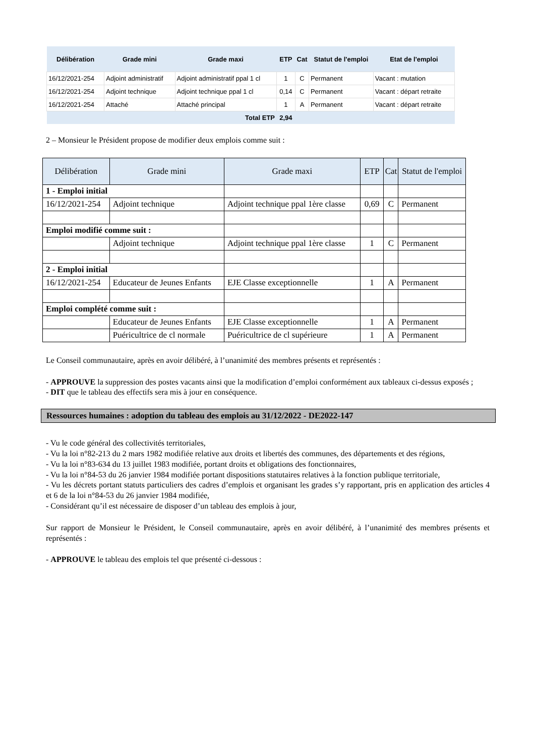| Délibération | Grade mini | Grade maxi | ETP | Cat | Statut de l'emploi | Etat de l'emploi |
| --- | --- | --- | --- | --- | --- | --- |
| 16/12/2021-254 | Adjoint administratif | Adjoint administratif ppal 1 cl | 1 | C | Permanent | Vacant : mutation |
| 16/12/2021-254 | Adjoint technique | Adjoint technique ppal 1 cl | 0,14 | C | Permanent | Vacant : départ retraite |
| 16/12/2021-254 | Attaché | Attaché principal | 1 | A | Permanent | Vacant : départ retraite |
| Total ETP | | | 2,94 | | | |
2 – Monsieur le Président propose de modifier deux emplois comme suit :
| Délibération | Grade mini | Grade maxi | ETP | Cat | Statut de l'emploi |
| --- | --- | --- | --- | --- | --- |
| 1 - Emploi initial | | | | | |
| 16/12/2021-254 | Adjoint technique | Adjoint technique ppal 1ère classe | 0,69 | C | Permanent |
| Emploi modifié comme suit : | | | | | |
| | Adjoint technique | Adjoint technique ppal 1ère classe | 1 | C | Permanent |
| 2 - Emploi initial | | | | | |
| 16/12/2021-254 | Educateur de Jeunes Enfants | EJE Classe exceptionnelle | 1 | A | Permanent |
| Emploi complété comme suit : | | | | | |
| | Educateur de Jeunes Enfants | EJE Classe exceptionnelle | 1 | A | Permanent |
| | Puéricultrice de cl normale | Puéricultrice de cl supérieure | 1 | A | Permanent |
Le Conseil communautaire, après en avoir délibéré, à l’unanimité des membres présents et représentés :
- APPROUVE la suppression des postes vacants ainsi que la modification d’emploi conformément aux tableaux ci-dessus exposés ;
- DIT que le tableau des effectifs sera mis à jour en conséquence.
Ressources humaines : adoption du tableau des emplois au 31/12/2022 - DE2022-147
- Vu le code général des collectivités territoriales,
- Vu la loi n°82-213 du 2 mars 1982 modifiée relative aux droits et libertés des communes, des départements et des régions,
- Vu la loi n°83-634 du 13 juillet 1983 modifiée, portant droits et obligations des fonctionnaires,
- Vu la loi n°84-53 du 26 janvier 1984 modifiée portant dispositions statutaires relatives à la fonction publique territoriale,
- Vu les décrets portant statuts particuliers des cadres d’emplois et organisant les grades s’y rapportant, pris en application des articles 4 et 6 de la loi n°84-53 du 26 janvier 1984 modifiée,
- Considérant qu’il est nécessaire de disposer d’un tableau des emplois à jour,
Sur rapport de Monsieur le Président, le Conseil communautaire, après en avoir délibéré, à l’unanimité des membres présents et représentés :
- APPROUVE le tableau des emplois tel que présenté ci-dessous :